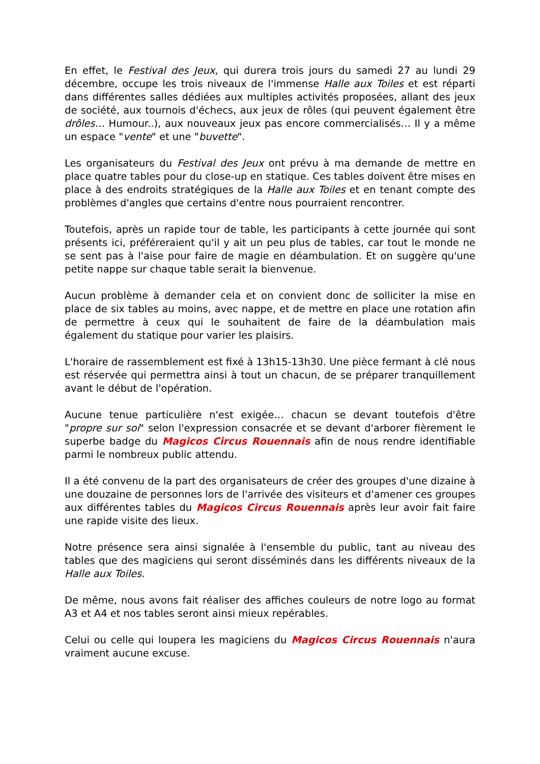En effet, le Festival des Jeux, qui durera trois jours du samedi 27 au lundi 29 décembre, occupe les trois niveaux de l'immense Halle aux Toiles et est réparti dans différentes salles dédiées aux multiples activités proposées, allant des jeux de société, aux tournois d'échecs, aux jeux de rôles (qui peuvent également être drôles… Humour..), aux nouveaux jeux pas encore commercialisés… Il y a même un espace "vente" et une "buvette".
Les organisateurs du Festival des Jeux ont prévu à ma demande de mettre en place quatre tables pour du close-up en statique. Ces tables doivent être mises en place à des endroits stratégiques de la Halle aux Toiles et en tenant compte des problèmes d'angles que certains d'entre nous pourraient rencontrer.
Toutefois, après un rapide tour de table, les participants à cette journée qui sont présents ici, préféreraient qu'il y ait un peu plus de tables, car tout le monde ne se sent pas à l'aise pour faire de magie en déambulation. Et on suggère qu'une petite nappe sur chaque table serait la bienvenue.
Aucun problème à demander cela et on convient donc de solliciter la mise en place de six tables au moins, avec nappe, et de mettre en place une rotation afin de permettre à ceux qui le souhaitent de faire de la déambulation mais également du statique pour varier les plaisirs.
L'horaire de rassemblement est fixé à 13h15-13h30. Une pièce fermant à clé nous est réservée qui permettra ainsi à tout un chacun, de se préparer tranquillement avant le début de l'opération.
Aucune tenue particulière n'est exigée… chacun se devant toutefois d'être "propre sur soi" selon l'expression consacrée et se devant d'arborer fièrement le superbe badge du Magicos Circus Rouennais afin de nous rendre identifiable parmi le nombreux public attendu.
Il a été convenu de la part des organisateurs de créer des groupes d'une dizaine à une douzaine de personnes lors de l'arrivée des visiteurs et d'amener ces groupes aux différentes tables du Magicos Circus Rouennais après leur avoir fait faire une rapide visite des lieux.
Notre présence sera ainsi signalée à l'ensemble du public, tant au niveau des tables que des magiciens qui seront disséminés dans les différents niveaux de la Halle aux Toiles.
De même, nous avons fait réaliser des affiches couleurs de notre logo au format A3 et A4 et nos tables seront ainsi mieux repérables.
Celui ou celle qui loupera les magiciens du Magicos Circus Rouennais n'aura vraiment aucune excuse.